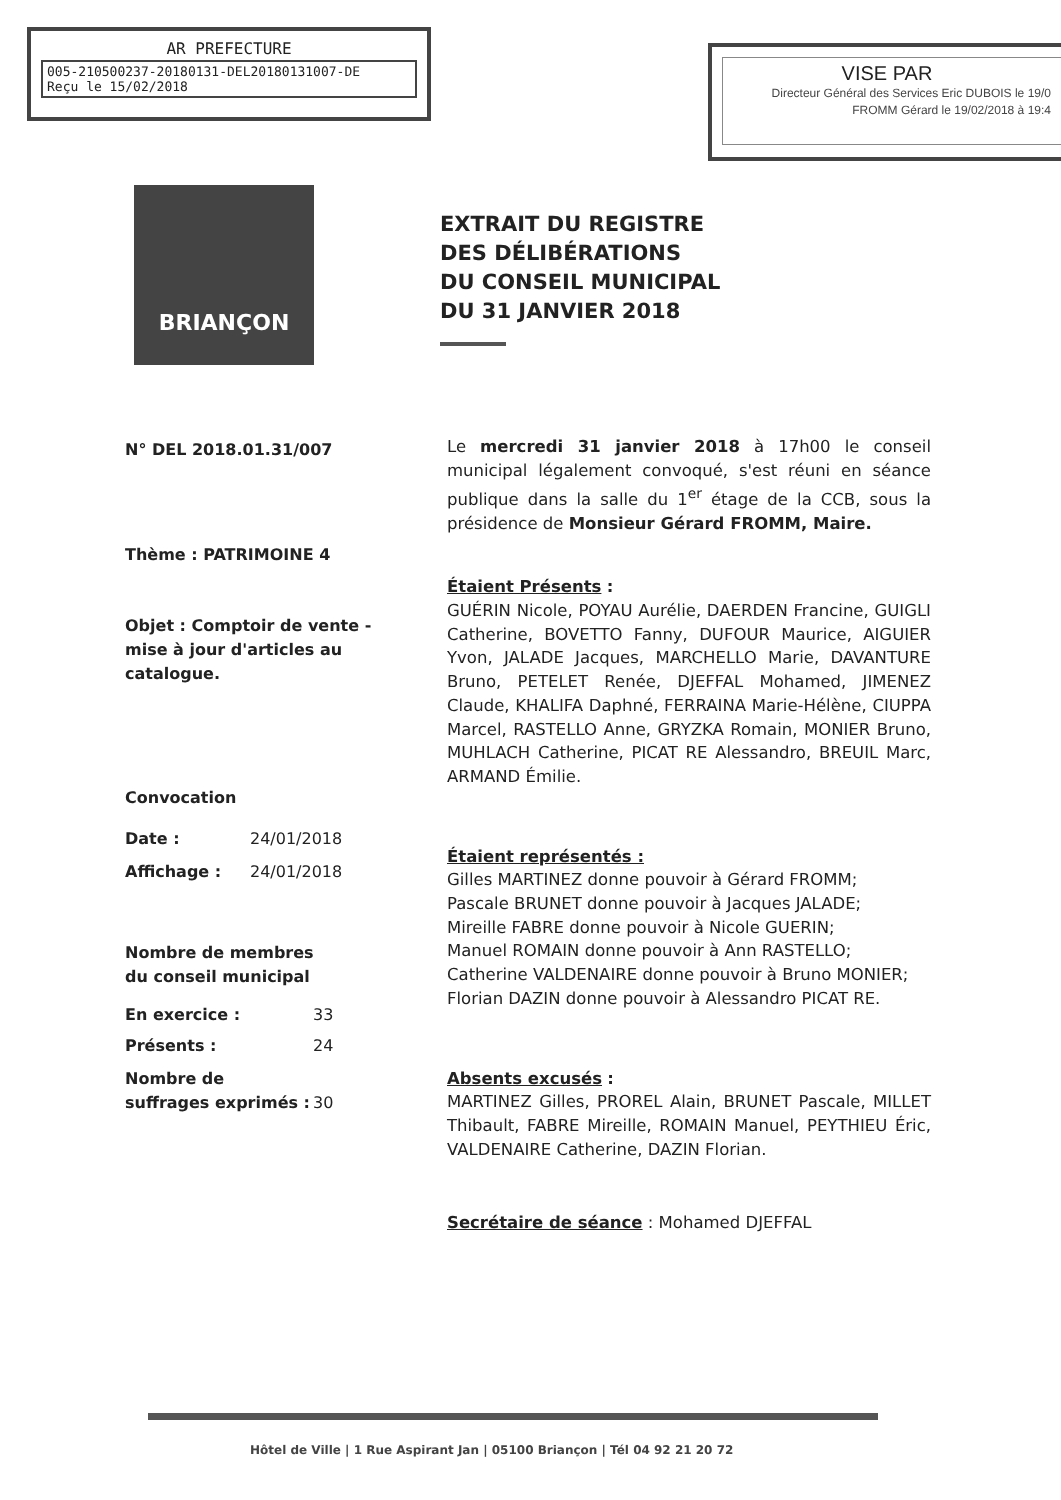AR PREFECTURE
005-210500237-20180131-DEL20180131007-DE
Reçu le 15/02/2018
VISE PAR
Directeur Général des Services Eric DUBOIS le 19/0
FROMM Gérard le 19/02/2018 à 19:4
BRIANÇON
EXTRAIT DU REGISTRE
DES DÉLIBÉRATIONS
DU CONSEIL MUNICIPAL
DU 31 JANVIER 2018
N° DEL 2018.01.31/007
Thème : PATRIMOINE 4
Objet : Comptoir de vente - mise à jour d'articles au catalogue.
Convocation
Date : 24/01/2018
Affichage : 24/01/2018
Nombre de membres
du conseil municipal
En exercice : 33
Présents : 24
Nombre de suffrages exprimés : 30
Le mercredi 31 janvier 2018 à 17h00 le conseil municipal légalement convoqué, s'est réuni en séance publique dans la salle du 1<sup>er</sup> étage de la CCB, sous la présidence de Monsieur Gérard FROMM, Maire.
Étaient Présents :
GUÉRIN Nicole, POYAU Aurélie, DAERDEN Francine, GUIGLI Catherine, BOVETTO Fanny, DUFOUR Maurice, AIGUIER Yvon, JALADE Jacques, MARCHELLO Marie, DAVANTURE Bruno, PETELET Renée, DJEFFAL Mohamed, JIMENEZ Claude, KHALIFA Daphné, FERRAINA Marie-Hélène, CIUPPA Marcel, RASTELLO Anne, GRYZKA Romain, MONIER Bruno, MUHLACH Catherine, PICAT RE Alessandro, BREUIL Marc, ARMAND Émilie.
Étaient représentés :
Gilles MARTINEZ donne pouvoir à Gérard FROMM;
Pascale BRUNET donne pouvoir à Jacques JALADE;
Mireille FABRE donne pouvoir à Nicole GUERIN;
Manuel ROMAIN donne pouvoir à Ann RASTELLO;
Catherine VALDENAIRE donne pouvoir à Bruno MONIER;
Florian DAZIN donne pouvoir à Alessandro PICAT RE.
Absents excusés :
MARTINEZ Gilles, PROREL Alain, BRUNET Pascale, MILLET Thibault, FABRE Mireille, ROMAIN Manuel, PEYTHIEU Éric, VALDENAIRE Catherine, DAZIN Florian.
Secrétaire de séance : Mohamed DJEFFAL
Hôtel de Ville | 1 Rue Aspirant Jan | 05100 Briançon | Tél 04 92 21 20 72